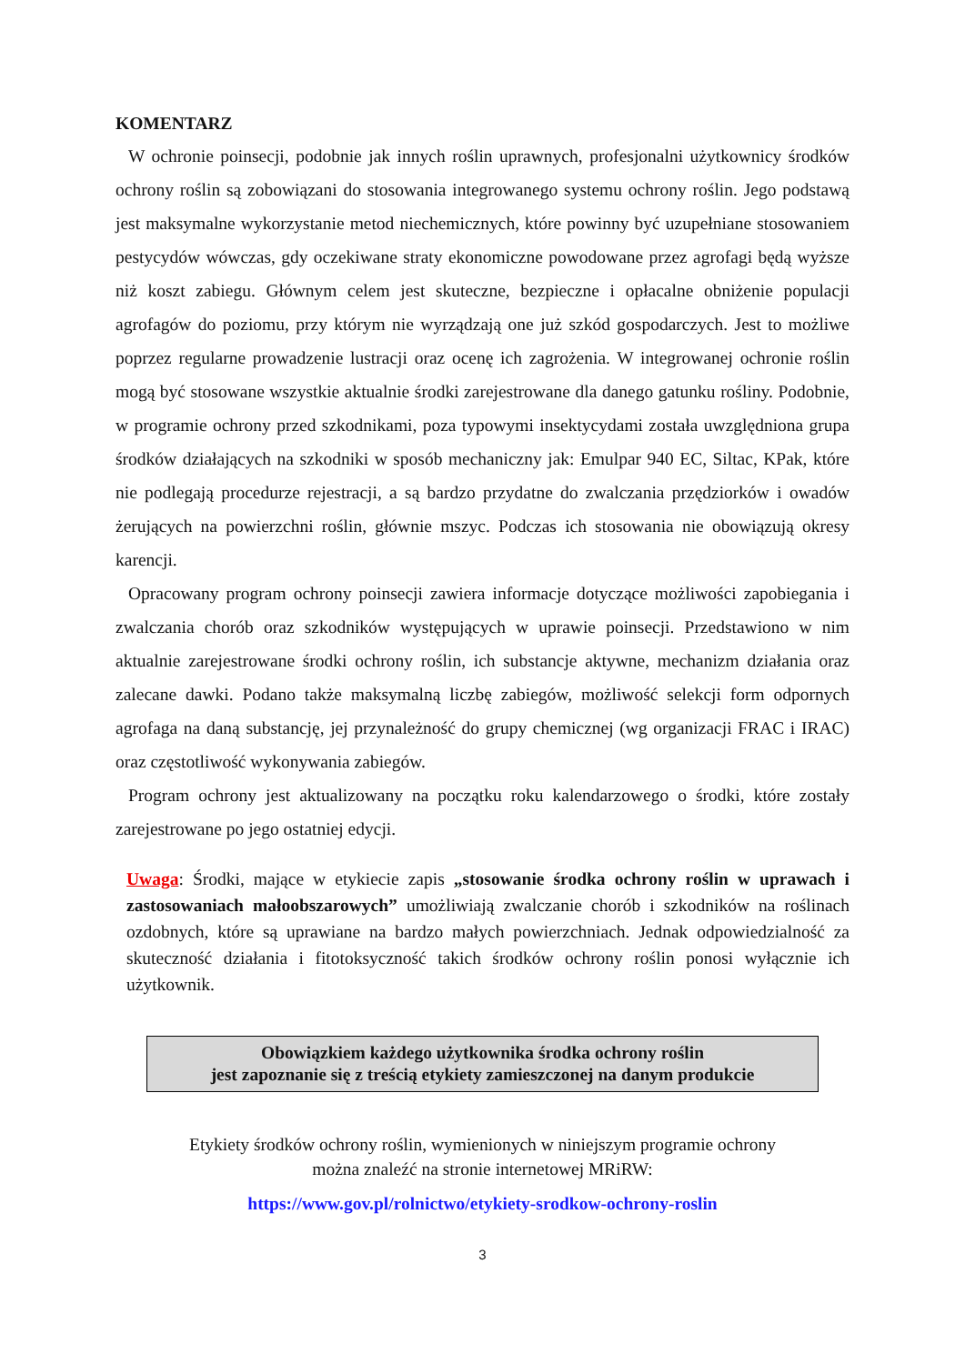KOMENTARZ
W ochronie poinsecji, podobnie jak innych roślin uprawnych, profesjonalni użytkownicy środków ochrony roślin są zobowiązani do stosowania integrowanego systemu ochrony roślin. Jego podstawą jest maksymalne wykorzystanie metod niechemicznych, które powinny być uzupełniane stosowaniem pestycydów wówczas, gdy oczekiwane straty ekonomiczne powodowane przez agrofagi będą wyższe niż koszt zabiegu. Głównym celem jest skuteczne, bezpieczne i opłacalne obniżenie populacji agrofagów do poziomu, przy którym nie wyrządzają one już szkód gospodarczych. Jest to możliwe poprzez regularne prowadzenie lustracji oraz ocenę ich zagrożenia. W integrowanej ochronie roślin mogą być stosowane wszystkie aktualnie środki zarejestrowane dla danego gatunku rośliny. Podobnie, w programie ochrony przed szkodnikami, poza typowymi insektycydami została uwzględniona grupa środków działających na szkodniki w sposób mechaniczny jak: Emulpar 940 EC, Siltac, KPak, które nie podlegają procedurze rejestracji, a są bardzo przydatne do zwalczania przędziorków i owadów żerujących na powierzchni roślin, głównie mszyc. Podczas ich stosowania nie obowiązują okresy karencji.
Opracowany program ochrony poinsecji zawiera informacje dotyczące możliwości zapobiegania i zwalczania chorób oraz szkodników występujących w uprawie poinsecji. Przedstawiono w nim aktualnie zarejestrowane środki ochrony roślin, ich substancje aktywne, mechanizm działania oraz zalecane dawki. Podano także maksymalną liczbę zabiegów, możliwość selekcji form odpornych agrofaga na daną substancję, jej przynależność do grupy chemicznej (wg organizacji FRAC i IRAC) oraz częstotliwość wykonywania zabiegów.
Program ochrony jest aktualizowany na początku roku kalendarzowego o środki, które zostały zarejestrowane po jego ostatniej edycji.
Uwaga: Środki, mające w etykiecie zapis „stosowanie środka ochrony roślin w uprawach i zastosowaniach małoobszarowych” umożliwiają zwalczanie chorób i szkodników na roślinach ozdobnych, które są uprawiane na bardzo małych powierzchniach. Jednak odpowiedzialność za skuteczność działania i fitotoksyczność takich środków ochrony roślin ponosi wyłącznie ich użytkownik.
Obowiązkiem każdego użytkownika środka ochrony roślin
jest zapoznanie się z treścią etykiety zamieszczonej na danym produkcie
Etykiety środków ochrony roślin, wymienionych w niniejszym programie ochrony
można znaleźć na stronie internetowej MRiRW:
https://www.gov.pl/rolnictwo/etykiety-srodkow-ochrony-roslin
3